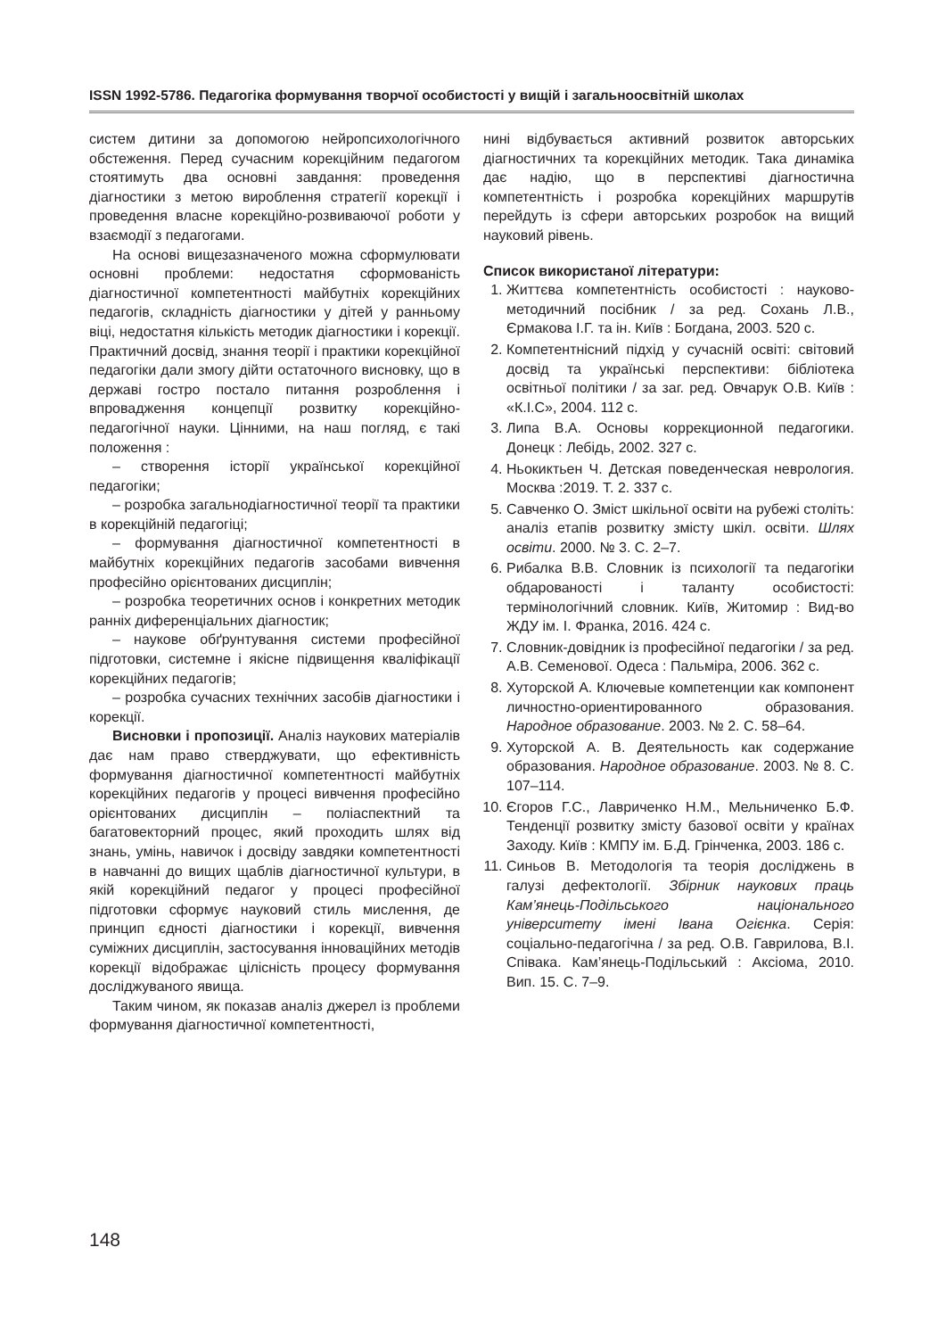ISSN 1992-5786. Педагогіка формування творчої особистості у вищій і загальноосвітній школах
систем дитини за допомогою нейропсихологічного обстеження. Перед сучасним корекційним педагогом стоятимуть два основні завдання: проведення діагностики з метою вироблення стратегії корекції і проведення власне корекційно-розвиваючої роботи у взаємодії з педагогами.
На основі вищезазначеного можна сформулювати основні проблеми: недостатня сформованість діагностичної компетентності майбутніх корекційних педагогів, складність діагностики у дітей у ранньому віці, недостатня кількість методик діагностики і корекції. Практичний досвід, знання теорії і практики корекційної педагогіки дали змогу дійти остаточного висновку, що в державі гостро постало питання розроблення і впровадження концепції розвитку корекційно-педагогічної науки. Цінними, на наш погляд, є такі положення :
– створення історії української корекційної педагогіки;
– розробка загальнодіагностичної теорії та практики в корекційній педагогіці;
– формування діагностичної компетентності в майбутніх корекційних педагогів засобами вивчення професійно орієнтованих дисциплін;
– розробка теоретичних основ і конкретних методик ранніх диференціальних діагностик;
– наукове обґрунтування системи професійної підготовки, системне і якісне підвищення кваліфікації корекційних педагогів;
– розробка сучасних технічних засобів діагностики і корекції.
Висновки і пропозиції. Аналіз наукових матеріалів дає нам право стверджувати, що ефективність формування діагностичної компетентності майбутніх корекційних педагогів у процесі вивчення професійно орієнтованих дисциплін – поліаспектний та багатовекторний процес, який проходить шлях від знань, умінь, навичок і досвіду завдяки компетентності в навчанні до вищих щаблів діагностичної культури, в якій корекційний педагог у процесі професійної підготовки сформує науковий стиль мислення, де принцип єдності діагностики і корекції, вивчення суміжних дисциплін, застосування інноваційних методів корекції відображає цілісність процесу формування досліджуваного явища.
Таким чином, як показав аналіз джерел із проблеми формування діагностичної компетентності,
нині відбувається активний розвиток авторських діагностичних та корекційних методик. Така динаміка дає надію, що в перспективі діагностична компетентність і розробка корекційних маршрутів перейдуть із сфери авторських розробок на вищий науковий рівень.
Список використаної літератури:
1. Життєва компетентність особистості : науково-методичний посібник / за ред. Сохань Л.В., Єрмакова І.Г. та ін. Київ : Богдана, 2003. 520 с.
2. Компетентнісний підхід у сучасній освіті: світовий досвід та українські перспективи: бібліотека освітньої політики / за заг. ред. Овчарук О.В. Київ : «К.І.С», 2004. 112 с.
3. Липа В.А. Основы коррекционной педагогики. Донецк : Лебідь, 2002. 327 с.
4. Ньокиктьен Ч. Детская поведенческая неврология. Москва :2019. Т. 2. 337 с.
5. Савченко О. Зміст шкільної освіти на рубежі століть: аналіз етапів розвитку змісту шкіл. освіти. Шлях освіти. 2000. № 3. С. 2–7.
6. Рибалка В.В. Словник із психології та педагогіки обдарованості і таланту особистості: термінологічний словник. Київ, Житомир : Вид-во ЖДУ ім. І. Франка, 2016. 424 с.
7. Словник-довідник із професійної педагогіки / за ред. А.В. Семенової. Одеса : Пальміра, 2006. 362 с.
8. Хуторской А. Ключевые компетенции как компонент личностно-ориентированного образования. Народное образование. 2003. № 2. С. 58–64.
9. Хуторской А. В. Деятельность как содержание образования. Народное образование. 2003. № 8. С. 107–114.
10. Єгоров Г.С., Лавриченко Н.М., Мельниченко Б.Ф. Тенденції розвитку змісту базової освіти у країнах Заходу. Київ : КМПУ ім. Б.Д. Грінченка, 2003. 186 с.
11. Синьов В. Методологія та теорія досліджень в галузі дефектології. Збірник наукових праць Кам’янець-Подільського національного університету імені Івана Огієнка. Серія: соціально-педагогічна / за ред. О.В. Гаврилова, В.І. Співака. Кам’янець-Подільський : Аксіома, 2010. Вип. 15. С. 7–9.
148